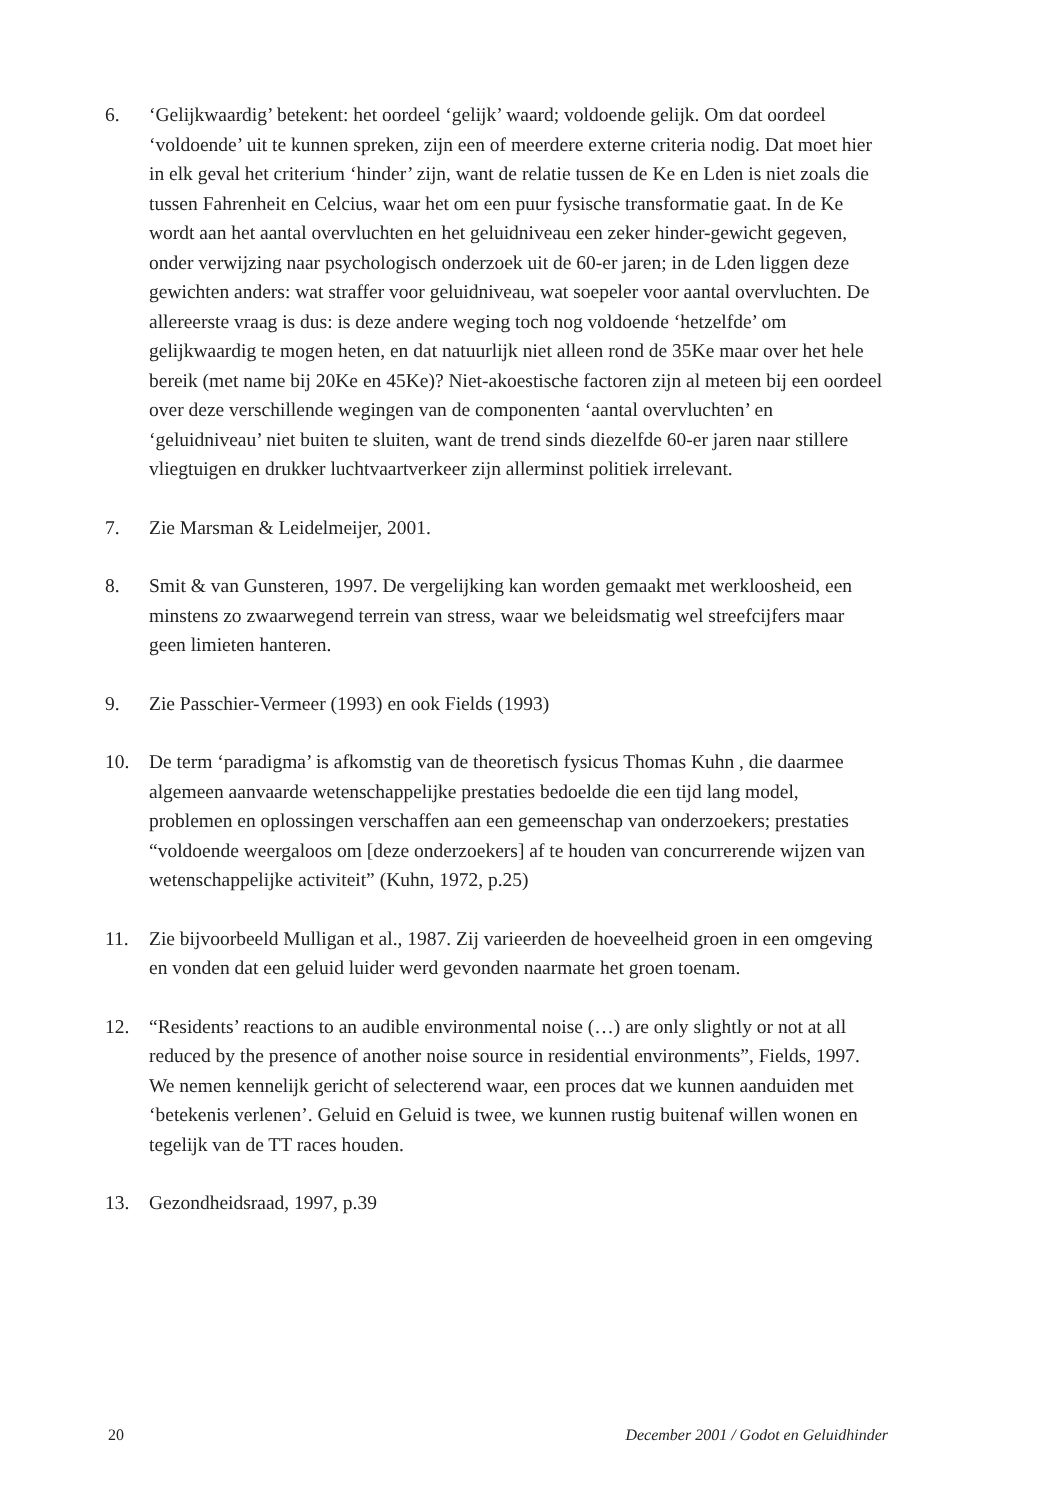6. ‘Gelijkwaardig’ betekent: het oordeel ‘gelijk’ waard; voldoende gelijk. Om dat oordeel ‘voldoende’ uit te kunnen spreken, zijn een of meerdere externe criteria nodig. Dat moet hier in elk geval het criterium ‘hinder’ zijn, want de relatie tussen de Ke en Lden is niet zoals die tussen Fahrenheit en Celcius, waar het om een puur fysische transformatie gaat. In de Ke wordt aan het aantal overvluchten en het geluidniveau een zeker hinder-gewicht gegeven, onder verwijzing naar psychologisch onderzoek uit de 60-er jaren; in de Lden liggen deze gewichten anders: wat straffer voor geluidniveau, wat soepeler voor aantal overvluchten. De allereerste vraag is dus: is deze andere weging toch nog voldoende ‘hetzelfde’ om gelijkwaardig te mogen heten, en dat natuurlijk niet alleen rond de 35Ke maar over het hele bereik (met name bij 20Ke en 45Ke)? Niet-akoestische factoren zijn al meteen bij een oordeel over deze verschillende wegingen van de componenten ‘aantal overvluchten’ en ‘geluidniveau’ niet buiten te sluiten, want de trend sinds diezelfde 60-er jaren naar stillere vliegtuigen en drukker luchtvaartverkeer zijn allerminst politiek irrelevant.
7. Zie Marsman & Leidelmeijer, 2001.
8. Smit & van Gunsteren, 1997. De vergelijking kan worden gemaakt met werkloosheid, een minstens zo zwaarwegend terrein van stress, waar we beleidsmatig wel streefcijfers maar geen limieten hanteren.
9. Zie Passchier-Vermeer (1993) en ook Fields (1993)
10. De term ‘paradigma’ is afkomstig van de theoretisch fysicus Thomas Kuhn , die daarmee algemeen aanvaarde wetenschappelijke prestaties bedoelde die een tijd lang model, problemen en oplossingen verschaffen aan een gemeenschap van onderzoekers; prestaties “voldoende weergaloos om [deze onderzoekers] af te houden van concurrerende wijzen van wetenschappelijke activiteit” (Kuhn, 1972, p.25)
11. Zie bijvoorbeeld Mulligan et al., 1987. Zij varieerden de hoeveelheid groen in een omgeving en vonden dat een geluid luider werd gevonden naarmate het groen toenam.
12. “Residents’ reactions to an audible environmental noise (…) are only slightly or not at all reduced by the presence of another noise source in residential environments”, Fields, 1997. We nemen kennelijk gericht of selecterend waar, een proces dat we kunnen aanduiden met ‘betekenis verlenen’. Geluid en Geluid is twee, we kunnen rustig buitenaf willen wonen en tegelijk van de TT races houden.
13. Gezondheidsraad, 1997, p.39
20 December 2001 / Godot en Geluidhinder